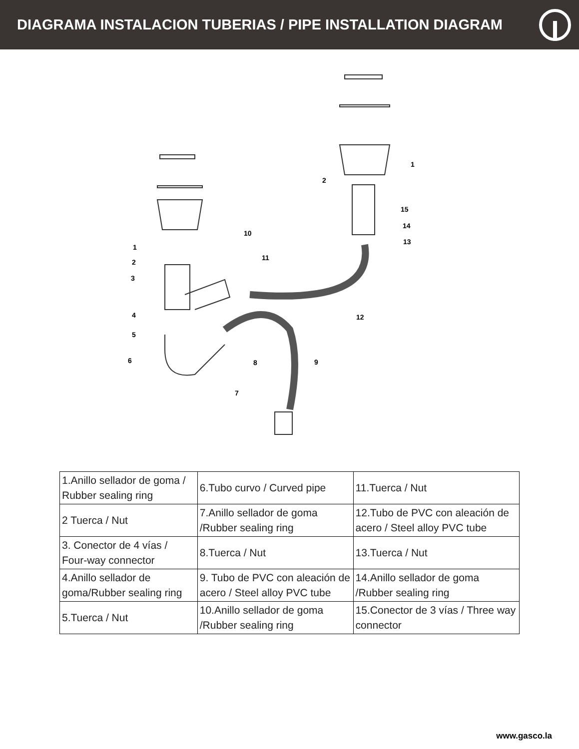DIAGRAMA INSTALACION TUBERIAS / PIPE INSTALLATION DIAGRAM
1
2
3
4
5
6
7
8
9
10
11
12
13
14
15
1
2
| 1.Anillo sellador de goma / Rubber sealing ring | 6.Tubo curvo / Curved pipe | 11.Tuerca / Nut |
| 2 Tuerca / Nut | 7.Anillo sellador de goma /Rubber sealing ring | 12.Tubo de PVC con aleación de acero / Steel alloy PVC tube |
| 3. Conector de 4 vías / Four-way connector | 8.Tuerca / Nut | 13.Tuerca / Nut |
| 4.Anillo sellador de goma/Rubber sealing ring | 9. Tubo de PVC con aleación de acero / Steel alloy PVC tube | 14.Anillo sellador de goma /Rubber sealing ring |
| 5.Tuerca / Nut | 10.Anillo sellador de goma /Rubber sealing ring | 15.Conector de 3 vías / Three way connector |
www.gasco.la